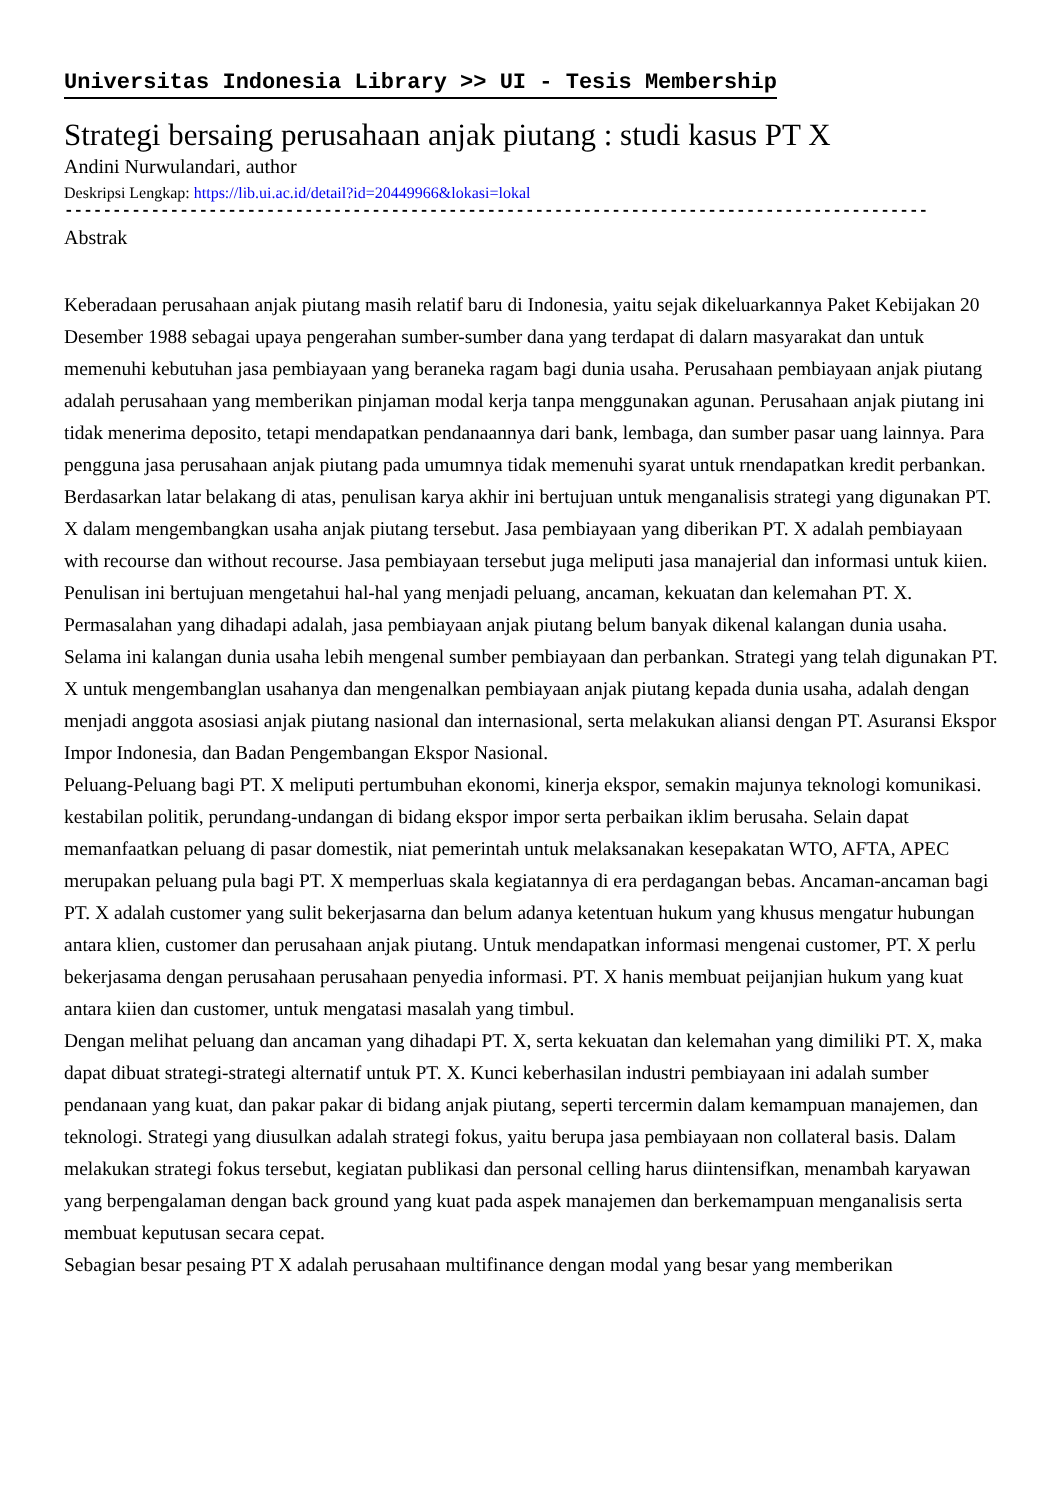Universitas Indonesia Library >> UI - Tesis Membership
Strategi bersaing perusahaan anjak piutang : studi kasus PT X
Andini Nurwulandari, author
Deskripsi Lengkap: https://lib.ui.ac.id/detail?id=20449966&lokasi=lokal
------------------------------------------------------------------------------------------
Abstrak
Keberadaan perusahaan anjak piutang masih relatif baru di Indonesia, yaitu sejak dikeluarkannya Paket Kebijakan 20 Desember 1988 sebagai upaya pengerahan sumber-sumber dana yang terdapat di dalarn masyarakat dan untuk memenuhi kebutuhan jasa pembiayaan yang beraneka ragam bagi dunia usaha. Perusahaan pembiayaan anjak piutang adalah perusahaan yang memberikan pinjaman modal kerja tanpa menggunakan agunan. Perusahaan anjak piutang ini tidak menerima deposito, tetapi mendapatkan pendanaannya dari bank, lembaga, dan sumber pasar uang lainnya. Para pengguna jasa perusahaan anjak piutang pada umumnya tidak memenuhi syarat untuk rnendapatkan kredit perbankan.
Berdasarkan latar belakang di atas, penulisan karya akhir ini bertujuan untuk menganalisis strategi yang digunakan PT. X dalam mengembangkan usaha anjak piutang tersebut. Jasa pembiayaan yang diberikan PT. X adalah pembiayaan with recourse dan without recourse. Jasa pembiayaan tersebut juga meliputi jasa manajerial dan informasi untuk kiien. Penulisan ini bertujuan mengetahui hal-hal yang menjadi peluang, ancaman, kekuatan dan kelemahan PT. X.
Permasalahan yang dihadapi adalah, jasa pembiayaan anjak piutang belum banyak dikenal kalangan dunia usaha. Selama ini kalangan dunia usaha lebih mengenal sumber pembiayaan dan perbankan. Strategi yang telah digunakan PT. X untuk mengembanglan usahanya dan mengenalkan pembiayaan anjak piutang kepada dunia usaha, adalah dengan menjadi anggota asosiasi anjak piutang nasional dan internasional, serta melakukan aliansi dengan PT. Asuransi Ekspor Impor Indonesia, dan Badan Pengembangan Ekspor Nasional.
Peluang-Peluang bagi PT. X meliputi pertumbuhan ekonomi, kinerja ekspor, semakin majunya teknologi komunikasi. kestabilan politik, perundang-undangan di bidang ekspor impor serta perbaikan iklim berusaha. Selain dapat memanfaatkan peluang di pasar domestik, niat pemerintah untuk melaksanakan kesepakatan WTO, AFTA, APEC merupakan peluang pula bagi PT. X memperluas skala kegiatannya di era perdagangan bebas. Ancaman-ancaman bagi PT. X adalah customer yang sulit bekerjasarna dan belum adanya ketentuan hukum yang khusus mengatur hubungan antara klien, customer dan perusahaan anjak piutang. Untuk mendapatkan informasi mengenai customer, PT. X perlu bekerjasama dengan perusahaan perusahaan penyedia informasi. PT. X hanis membuat peijanjian hukum yang kuat antara kiien dan customer, untuk mengatasi masalah yang timbul.
Dengan melihat peluang dan ancaman yang dihadapi PT. X, serta kekuatan dan kelemahan yang dimiliki PT. X, maka dapat dibuat strategi-strategi alternatif untuk PT. X. Kunci keberhasilan industri pembiayaan ini adalah sumber pendanaan yang kuat, dan pakar pakar di bidang anjak piutang, seperti tercermin dalam kemampuan manajemen, dan teknologi. Strategi yang diusulkan adalah strategi fokus, yaitu berupa jasa pembiayaan non collateral basis. Dalam melakukan strategi fokus tersebut, kegiatan publikasi dan personal celling harus diintensifkan, menambah karyawan yang berpengalaman dengan back ground yang kuat pada aspek manajemen dan berkemampuan menganalisis serta membuat keputusan secara cepat.
Sebagian besar pesaing PT X adalah perusahaan multifinance dengan modal yang besar yang memberikan